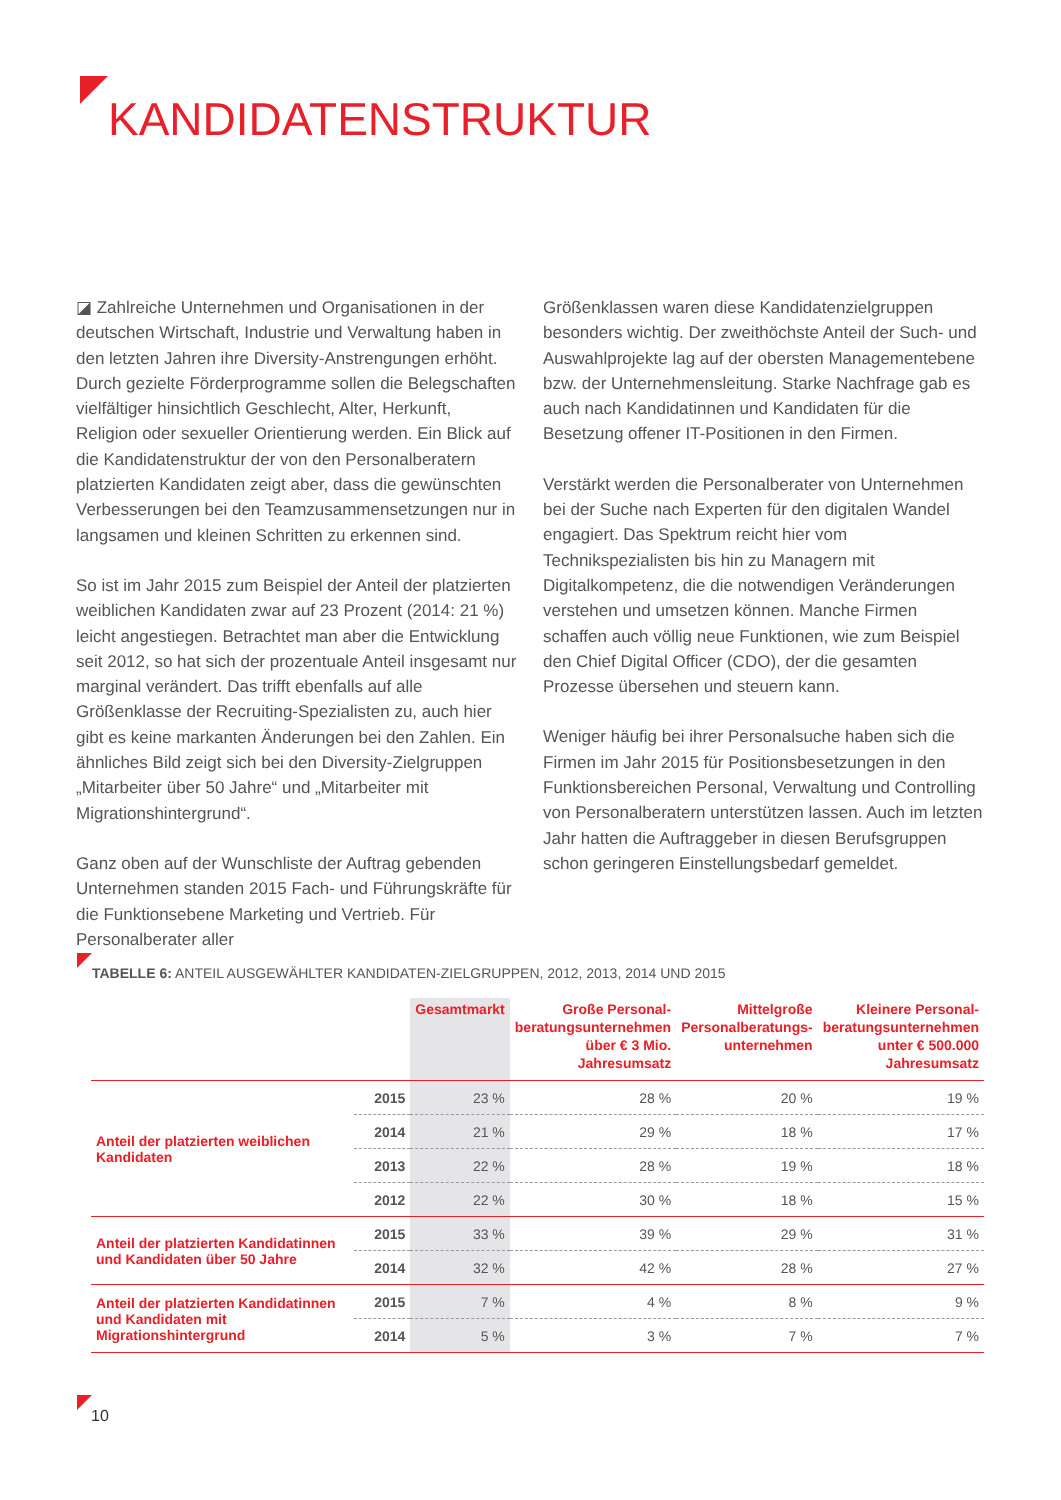KANDIDATENSTRUKTUR
◪ Zahlreiche Unternehmen und Organisationen in der deutschen Wirtschaft, Industrie und Verwaltung haben in den letzten Jahren ihre Diversity-Anstrengungen erhöht. Durch gezielte Förderprogramme sollen die Belegschaften vielfältiger hinsichtlich Geschlecht, Alter, Herkunft, Religion oder sexueller Orientierung werden. Ein Blick auf die Kandidatenstruktur der von den Personalberatern platzierten Kandidaten zeigt aber, dass die gewünschten Verbesserungen bei den Teamzusammensetzungen nur in langsamen und kleinen Schritten zu erkennen sind.
So ist im Jahr 2015 zum Beispiel der Anteil der platzierten weiblichen Kandidaten zwar auf 23 Prozent (2014: 21 %) leicht angestiegen. Betrachtet man aber die Entwicklung seit 2012, so hat sich der prozentuale Anteil insgesamt nur marginal verändert. Das trifft ebenfalls auf alle Größenklasse der Recruiting-Spezialisten zu, auch hier gibt es keine markanten Änderungen bei den Zahlen. Ein ähnliches Bild zeigt sich bei den Diversity-Zielgruppen „Mitarbeiter über 50 Jahre“ und „Mitarbeiter mit Migrationshintergrund“.
Ganz oben auf der Wunschliste der Auftrag gebenden Unternehmen standen 2015 Fach- und Führungskräfte für die Funktionsebene Marketing und Vertrieb. Für Personalberater aller
Größenklassen waren diese Kandidatenzielgruppen besonders wichtig. Der zweithöchste Anteil der Such- und Auswahlprojekte lag auf der obersten Managementebene bzw. der Unternehmensleitung. Starke Nachfrage gab es auch nach Kandidatinnen und Kandidaten für die Besetzung offener IT-Positionen in den Firmen.
Verstärkt werden die Personalberater von Unternehmen bei der Suche nach Experten für den digitalen Wandel engagiert. Das Spektrum reicht hier vom Technikspezialisten bis hin zu Managern mit Digitalkompetenz, die die notwendigen Veränderungen verstehen und umsetzen können. Manche Firmen schaffen auch völlig neue Funktionen, wie zum Beispiel den Chief Digital Officer (CDO), der die gesamten Prozesse übersehen und steuern kann.
Weniger häufig bei ihrer Personalsuche haben sich die Firmen im Jahr 2015 für Positionsbesetzungen in den Funktionsbereichen Personal, Verwaltung und Controlling von Personalberatern unterstützen lassen. Auch im letzten Jahr hatten die Auftraggeber in diesen Berufsgruppen schon geringeren Einstellungsbedarf gemeldet.
TABELLE 6: ANTEIL AUSGEWÄHLTER KANDIDATEN-ZIELGRUPPEN, 2012, 2013, 2014 UND 2015
| | | Gesamtmarkt | Große Personal- beratungsunternehmen über € 3 Mio. Jahresumsatz | Mittelgroße Personalberatungs- unternehmen | Kleinere Personal- beratungsunternehmen unter € 500.000 Jahresumsatz |
| --- | --- | --- | --- | --- | --- |
| Anteil der platzierten weiblichen Kandidaten | 2015 | 23 % | 28 % | 20 % | 19 % |
| | 2014 | 21 % | 29 % | 18 % | 17 % |
| | 2013 | 22 % | 28 % | 19 % | 18 % |
| | 2012 | 22 % | 30 % | 18 % | 15 % |
| Anteil der platzierten Kandidatinnen und Kandidaten über 50 Jahre | 2015 | 33 % | 39 % | 29 % | 31 % |
| | 2014 | 32 % | 42 % | 28 % | 27 % |
| Anteil der platzierten Kandidatinnen und Kandidaten mit Migrationshintergrund | 2015 | 7 % | 4 % | 8 % | 9 % |
| | 2014 | 5 % | 3 % | 7 % | 7 % |
10